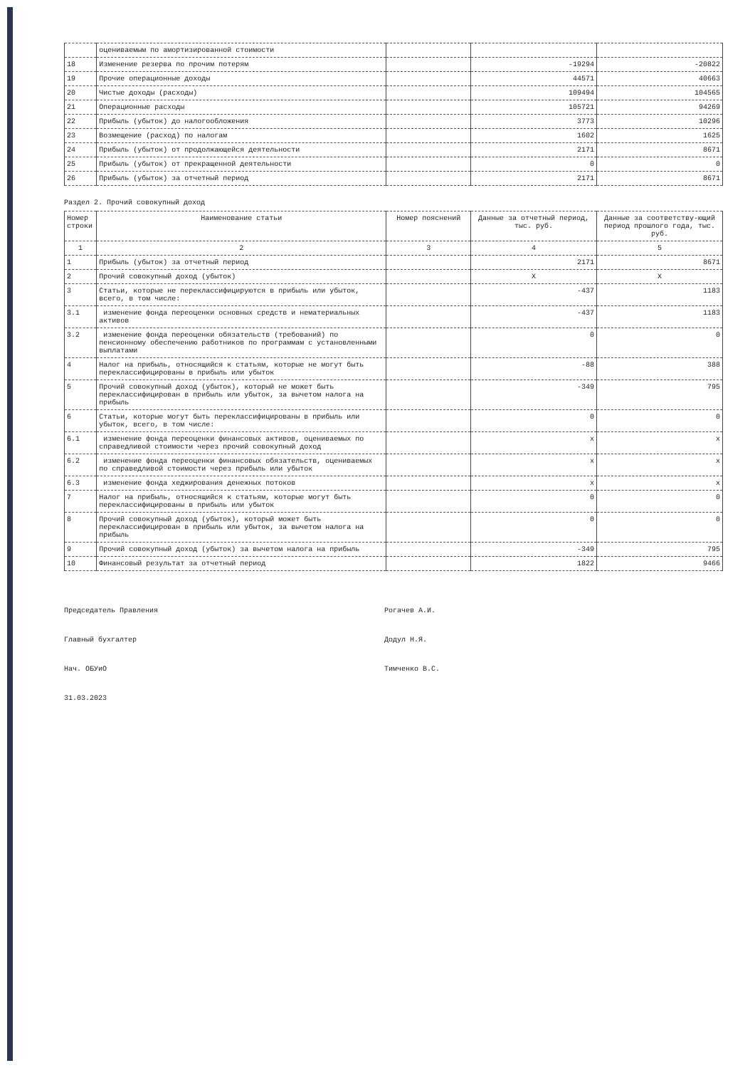| | оцениваемым по амортизированной стоимости | | | |
| 18 | Изменение резерва по прочим потерям | | -19294 | -20822 |
| 19 | Прочие операционные доходы | | 44571 | 40663 |
| 20 | Чистые доходы (расходы) | | 109494 | 104565 |
| 21 | Операционные расходы | | 105721 | 94269 |
| 22 | Прибыль (убыток) до налогообложения | | 3773 | 10296 |
| 23 | Возмещение (расход) по налогам | | 1602 | 1625 |
| 24 | Прибыль (убыток) от продолжающейся деятельности | | 2171 | 8671 |
| 25 | Прибыль (убыток) от прекращенной деятельности | | 0 | 0 |
| 26 | Прибыль (убыток) за отчетный период | | 2171 | 8671 |
Раздел 2. Прочий совокупный доход
| Номер строки | Наименование статьи | Номер пояснений | Данные за отчетный период, тыс. руб. | Данные за соответству-ющий период прошлого года, тыс. руб. |
| --- | --- | --- | --- | --- |
| 1 | 2 | 3 | 4 | 5 |
| 1 | Прибыль (убыток) за отчетный период | | 2171 | 8671 |
| 2 | Прочий совокупный доход (убыток) | | X | X |
| 3 | Статьи, которые не переклассифицируются в прибыль или убыток, всего, в том числе: | | -437 | 1183 |
| 3.1 | изменение фонда переоценки основных средств и нематериальных активов | | -437 | 1183 |
| 3.2 | изменение фонда переоценки обязательств (требований) по пенсионному обеспечению работников по программам с установленными выплатами | | 0 | 0 |
| 4 | Налог на прибыль, относящийся к статьям, которые не могут быть переклассифицированы в прибыль или убыток | | -88 | 388 |
| 5 | Прочий совокупный доход (убыток), который не может быть переклассифицирован в прибыль или убыток, за вычетом налога на прибыль | | -349 | 795 |
| 6 | Статьи, которые могут быть переклассифицированы в прибыль или убыток, всего, в том числе: | | 0 | 0 |
| 6.1 | изменение фонда переоценки финансовых активов, оцениваемых по справедливой стоимости через прочий совокупный доход | | x | x |
| 6.2 | изменение фонда переоценки финансовых обязательств, оцениваемых по справедливой стоимости через прибыль или убыток | | x | x |
| 6.3 | изменение фонда хеджирования денежных потоков | | x | x |
| 7 | Налог на прибыль, относящийся к статьям, которые могут быть переклассифицированы в прибыль или убыток | | 0 | 0 |
| 8 | Прочий совокупный доход (убыток), который может быть переклассифицирован в прибыль или убыток, за вычетом налога на прибыль | | 0 | 0 |
| 9 | Прочий совокупный доход (убыток) за вычетом налога на прибыль | | -349 | 795 |
| 10 | Финансовый результат за отчетный период | | 1822 | 9466 |
Председатель Правления
Рогачев А.И.
Главный бухгалтер
Додул Н.Я.
Нач. ОБУиО
Тимченко В.С.
31.03.2023